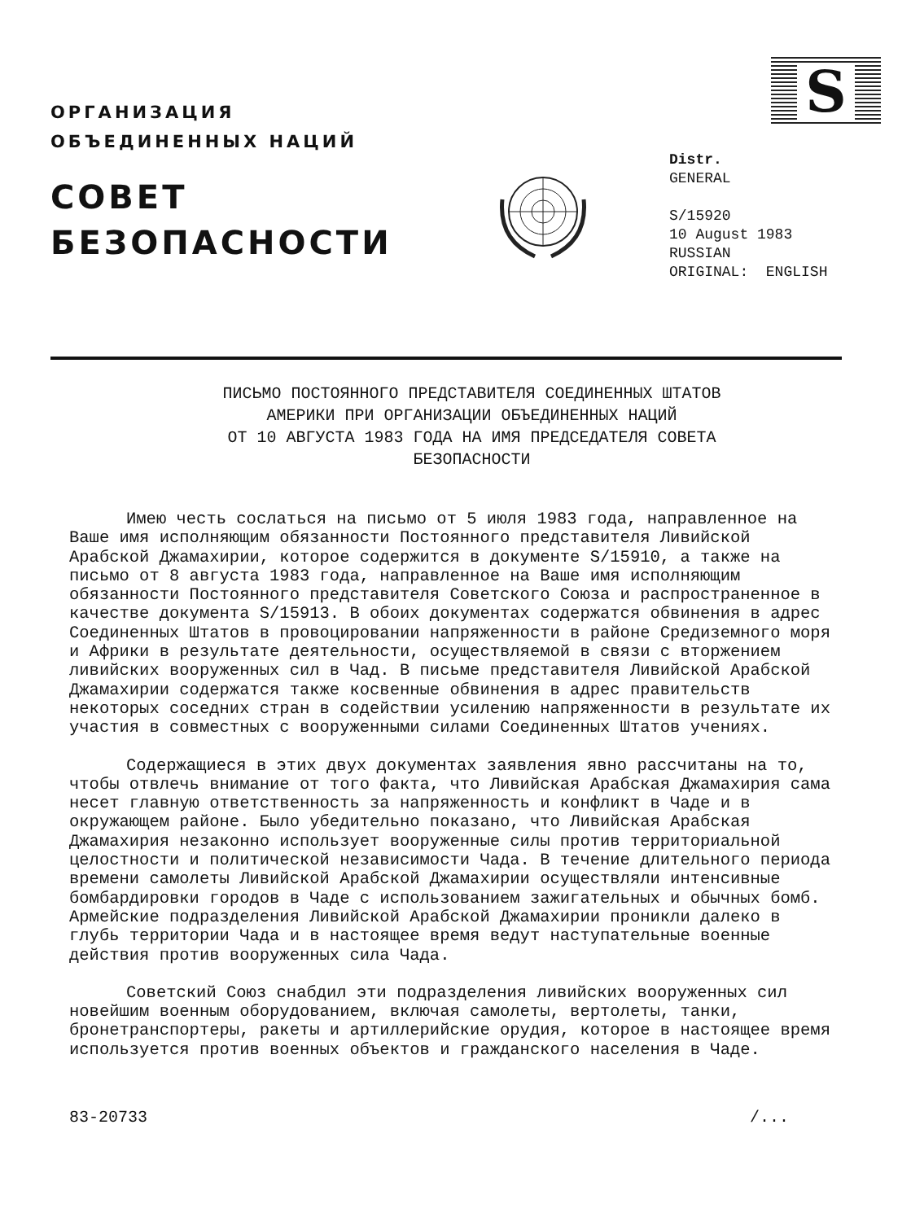ОРГАНИЗАЦИЯ
ОБЪЕДИНЕННЫХ НАЦИЙ
СОВЕТ
БЕЗОПАСНОСТИ
S
Distr.
GENERAL
S/15920
10 August 1983
RUSSIAN
ORIGINAL: ENGLISH
ПИСЬМО ПОСТОЯННОГО ПРЕДСТАВИТЕЛЯ СОЕДИНЕННЫХ ШТАТОВ
АМЕРИКИ ПРИ ОРГАНИЗАЦИИ ОБЪЕДИНЕННЫХ НАЦИЙ
ОТ 10 АВГУСТА 1983 ГОДА НА ИМЯ ПРЕДСЕДАТЕЛЯ СОВЕТА
БЕЗОПАСНОСТИ
Имею честь сослаться на письмо от 5 июля 1983 года, направленное на Ваше имя исполняющим обязанности Постоянного представителя Ливийской Арабской Джамахирии, которое содержится в документе S/15910, а также на письмо от 8 августа 1983 года, направленное на Ваше имя исполняющим обязанности Постоянного представителя Советского Союза и распространенное в качестве документа S/15913. В обоих документах содержатся обвинения в адрес Соединенных Штатов в провоцировании напряженности в районе Средиземного моря и Африки в результате деятельности, осуществляемой в связи с вторжением ливийских вооруженных сил в Чад. В письме представителя Ливийской Арабской Джамахирии содержатся также косвенные обвинения в адрес правительств некоторых соседних стран в содействии усилению напряженности в результате их участия в совместных с вооруженными силами Соединенных Штатов учениях.
Содержащиеся в этих двух документах заявления явно рассчитаны на то, чтобы отвлечь внимание от того факта, что Ливийская Арабская Джамахирия сама несет главную ответственность за напряженность и конфликт в Чаде и в окружающем районе. Было убедительно показано, что Ливийская Арабская Джамахирия незаконно использует вооруженные силы против территориальной целостности и политической независимости Чада. В течение длительного периода времени самолеты Ливийской Арабской Джамахирии осуществляли интенсивные бомбардировки городов в Чаде с использованием зажигательных и обычных бомб. Армейские подразделения Ливийской Арабской Джамахирии проникли далеко в глубь территории Чада и в настоящее время ведут наступательные военные действия против вооруженных сила Чада.
Советский Союз снабдил эти подразделения ливийских вооруженных сил новейшим военным оборудованием, включая самолеты, вертолеты, танки, бронетранспортеры, ракеты и артиллерийские орудия, которое в настоящее время используется против военных объектов и гражданского населения в Чаде.
83-20733 /...